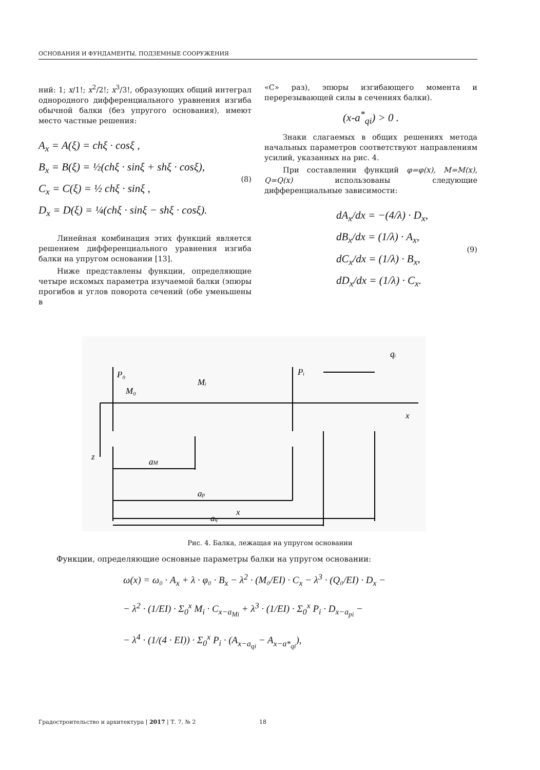ОСНОВАНИЯ И ФУНДАМЕНТЫ, ПОДЗЕМНЫЕ СООРУЖЕНИЯ
ний: 1; x/1!; x<sup>2</sup>/2!; x<sup>3</sup>/3!, образующих общий интеграл однородного дифференциального уравнения изгиба обычной балки (без упругого основания), имеют место частные решения:
A<sub>x</sub> = A(ξ) = chξ · cosξ ,
B<sub>x</sub> = B(ξ) = ½(chξ · sinξ + shξ · cosξ),
C<sub>x</sub> = C(ξ) = ½ chξ · sinξ ,
D<sub>x</sub> = D(ξ) = ¼(chξ · sinξ − shξ · cosξ).
(8)
Линейная комбинация этих функций является решением дифференциального уравнения изгиба балки на упругом основании [13].
Ниже представлены функции, определяющие четыре искомых параметра изучаемой балки (эпюры прогибов и углов поворота сечений (обе уменьшены в
«С» раз), эпюры изгибающего момента и перерезывающей силы в сечениях балки).
(x-a<sup>*</sup><sub>qi</sub>) > 0 .
Знаки слагаемых в общих решениях метода начальных параметров соответствуют направлениям усилий, указанных на рис. 4.
При составлении функций φ=φ(x), M=M(x), Q=Q(x) использованы следующие дифференциальные зависимости:
dA<sub>x</sub>/dx = −(4/λ) · D<sub>x</sub>,
dB<sub>x</sub>/dx = (1/λ) · A<sub>x</sub>,
dC<sub>x</sub>/dx = (1/λ) · B<sub>x</sub>,
dD<sub>x</sub>/dx = (1/λ) · C<sub>x</sub>.
(9)
P₀
M₀
Mᵢ
Pᵢ
qᵢ
x
z
aM
ap
aq
x
Рис. 4. Балка, лежащая на упругом основании
Функции, определяющие основные параметры балки на упругом основании:
ω(x) = ω₀ · A<sub>x</sub> + λ · φ₀ · B<sub>x</sub> − λ<sup>2</sup> · (M₀/EI) · C<sub>x</sub> − λ<sup>3</sup> · (Q₀/EI) · D<sub>x</sub> −
− λ<sup>2</sup> · (1/EI) · Σ<sub>0</sub><sup>x</sup> M<sub>i</sub> · C<sub>x−a<sub>Mi</sub></sub> + λ<sup>3</sup> · (1/EI) · Σ<sub>0</sub><sup>x</sup> P<sub>i</sub> · D<sub>x−a<sub>pi</sub></sub> −
− λ<sup>4</sup> · (1/(4 · EI)) · Σ<sub>0</sub><sup>x</sup> P<sub>i</sub> · (A<sub>x−a<sub>qi</sub></sub> − A<sub>x−a*<sub>qi</sub></sub>),
Градостроительство и архитектура | 2017 | Т. 7, № 2 18